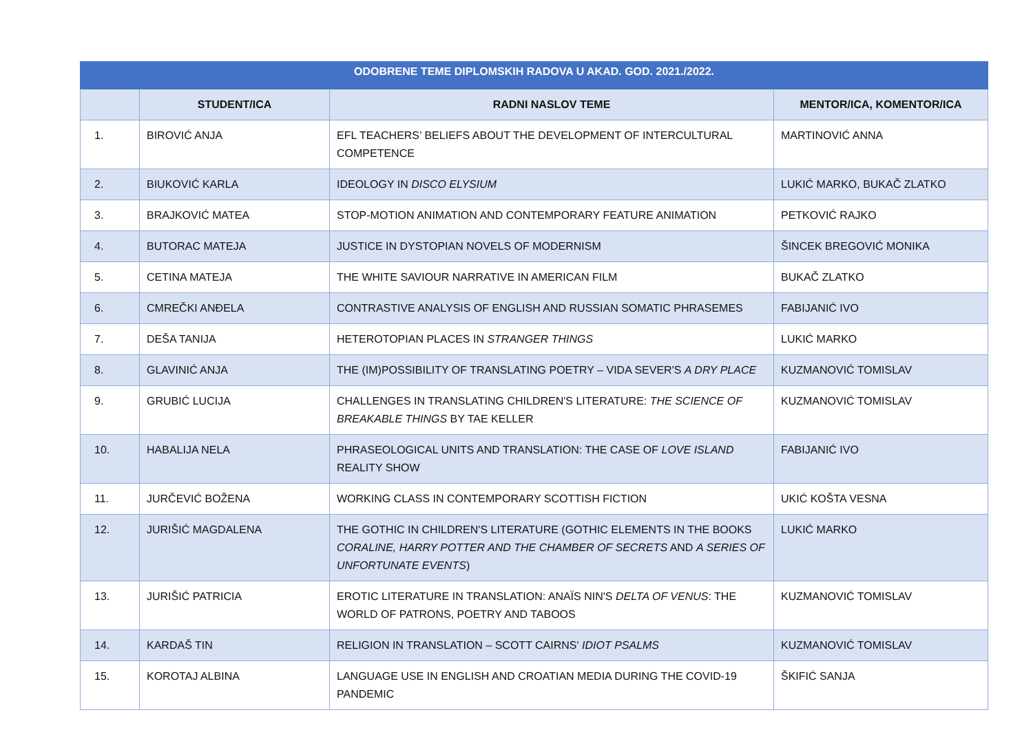| ODOBRENE TEME DIPLOMSKIH RADOVA U AKAD. GOD. 2021./2022. | | | |
| --- | --- | --- | --- |
| | STUDENT/ICA | RADNI NASLOV TEME | MENTOR/ICA, KOMENTOR/ICA |
| 1. | BIROVIĆ ANJA | EFL TEACHERS’ BELIEFS ABOUT THE DEVELOPMENT OF INTERCULTURAL COMPETENCE | MARTINOVIĆ ANNA |
| 2. | BIUKOVIĆ KARLA | IDEOLOGY IN DISCO ELYSIUM | LUKIĆ MARKO, BUKAČ ZLATKO |
| 3. | BRAJKOVIĆ MATEA | STOP-MOTION ANIMATION AND CONTEMPORARY FEATURE ANIMATION | PETKOVIĆ RAJKO |
| 4. | BUTORAC MATEJA | JUSTICE IN DYSTOPIAN NOVELS OF MODERNISM | ŠINCEK BREGOVIĆ MONIKA |
| 5. | CETINA MATEJA | THE WHITE SAVIOUR NARRATIVE IN AMERICAN FILM | BUKAČ ZLATKO |
| 6. | CMREČKI ANĐELA | CONTRASTIVE ANALYSIS OF ENGLISH AND RUSSIAN SOMATIC PHRASEMES | FABIJANIĆ IVO |
| 7. | DEŠA TANIJA | HETEROTOPIAN PLACES IN STRANGER THINGS | LUKIĆ MARKO |
| 8. | GLAVINIĆ ANJA | THE (IM)POSSIBILITY OF TRANSLATING POETRY – VIDA SEVER'S A DRY PLACE | KUZMANOVIĆ TOMISLAV |
| 9. | GRUBIĆ LUCIJA | CHALLENGES IN TRANSLATING CHILDREN'S LITERATURE: THE SCIENCE OF BREAKABLE THINGS BY TAE KELLER | KUZMANOVIĆ TOMISLAV |
| 10. | HABALIJA NELA | PHRASEOLOGICAL UNITS AND TRANSLATION: THE CASE OF LOVE ISLAND REALITY SHOW | FABIJANIĆ IVO |
| 11. | JURČEVIĆ BOŽENA | WORKING CLASS IN CONTEMPORARY SCOTTISH FICTION | UKIĆ KOŠTA VESNA |
| 12. | JURIŠIĆ MAGDALENA | THE GOTHIC IN CHILDREN'S LITERATURE (GOTHIC ELEMENTS IN THE BOOKS CORALINE, HARRY POTTER AND THE CHAMBER OF SECRETS AND A SERIES OF UNFORTUNATE EVENTS ) | LUKIĆ MARKO |
| 13. | JURIŠIĆ PATRICIA | EROTIC LITERATURE IN TRANSLATION: ANAÏS NIN'S DELTA OF VENUS : THE WORLD OF PATRONS, POETRY AND TABOOS | KUZMANOVIĆ TOMISLAV |
| 14. | KARDAŠ TIN | RELIGION IN TRANSLATION – SCOTT CAIRNS' IDIOT PSALMS | KUZMANOVIĆ TOMISLAV |
| 15. | KOROTAJ ALBINA | LANGUAGE USE IN ENGLISH AND CROATIAN MEDIA DURING THE COVID-19 PANDEMIC | ŠKIFIĆ SANJA |